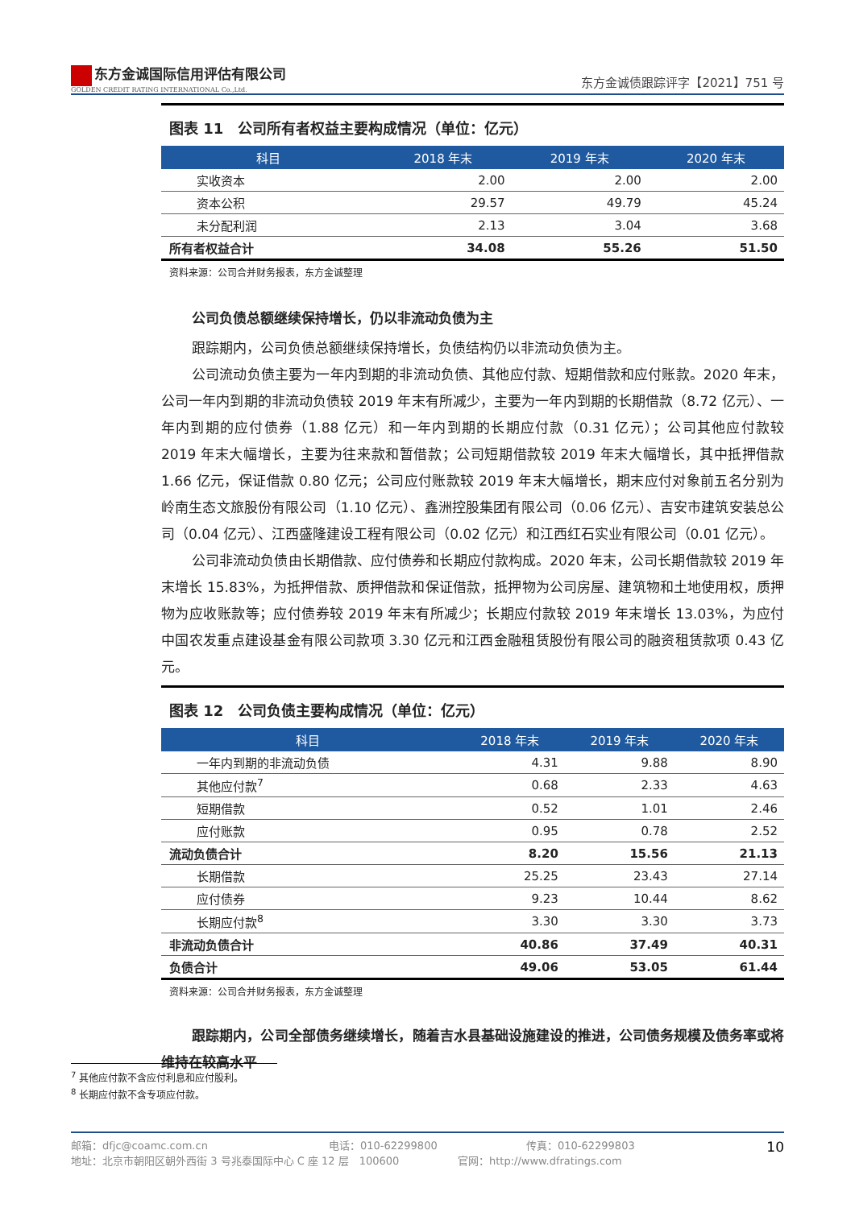东方金诚国际信用评估有限公司
GOLDEN CREDIT RATING INTERNATIONAL Co.,Ltd.
东方金诚债跟踪评字【2021】751 号
图表 11　公司所有者权益主要构成情况（单位：亿元）
| 科目 | 2018 年末 | 2019 年末 | 2020 年末 |
| --- | --- | --- | --- |
| 实收资本 | 2.00 | 2.00 | 2.00 |
| 资本公积 | 29.57 | 49.79 | 45.24 |
| 未分配利润 | 2.13 | 3.04 | 3.68 |
| 所有者权益合计 | 34.08 | 55.26 | 51.50 |
资料来源：公司合并财务报表，东方金诚整理
公司负债总额继续保持增长，仍以非流动负债为主
跟踪期内，公司负债总额继续保持增长，负债结构仍以非流动负债为主。
公司流动负债主要为一年内到期的非流动负债、其他应付款、短期借款和应付账款。2020 年末，公司一年内到期的非流动负债较 2019 年末有所减少，主要为一年内到期的长期借款（8.72 亿元）、一年内到期的应付债券（1.88 亿元）和一年内到期的长期应付款（0.31 亿元）；公司其他应付款较 2019 年末大幅增长，主要为往来款和暂借款；公司短期借款较 2019 年末大幅增长，其中抵押借款 1.66 亿元，保证借款 0.80 亿元；公司应付账款较 2019 年末大幅增长，期末应付对象前五名分别为岭南生态文旅股份有限公司（1.10 亿元）、鑫洲控股集团有限公司（0.06 亿元）、吉安市建筑安装总公司（0.04 亿元）、江西盛隆建设工程有限公司（0.02 亿元）和江西红石实业有限公司（0.01 亿元）。
公司非流动负债由长期借款、应付债券和长期应付款构成。2020 年末，公司长期借款较 2019 年末增长 15.83%，为抵押借款、质押借款和保证借款，抵押物为公司房屋、建筑物和土地使用权，质押物为应收账款等；应付债券较 2019 年末有所减少；长期应付款较 2019 年末增长 13.03%，为应付中国农发重点建设基金有限公司款项 3.30 亿元和江西金融租赁股份有限公司的融资租赁款项 0.43 亿元。
图表 12　公司负债主要构成情况（单位：亿元）
| 科目 | 2018 年末 | 2019 年末 | 2020 年末 |
| --- | --- | --- | --- |
| 一年内到期的非流动负债 | 4.31 | 9.88 | 8.90 |
| 其他应付款<sup>7</sup> | 0.68 | 2.33 | 4.63 |
| 短期借款 | 0.52 | 1.01 | 2.46 |
| 应付账款 | 0.95 | 0.78 | 2.52 |
| 流动负债合计 | 8.20 | 15.56 | 21.13 |
| 长期借款 | 25.25 | 23.43 | 27.14 |
| 应付债券 | 9.23 | 10.44 | 8.62 |
| 长期应付款<sup>8</sup> | 3.30 | 3.30 | 3.73 |
| 非流动负债合计 | 40.86 | 37.49 | 40.31 |
| 负债合计 | 49.06 | 53.05 | 61.44 |
资料来源：公司合并财务报表，东方金诚整理
跟踪期内，公司全部债务继续增长，随着吉水县基础设施建设的推进，公司债务规模及债务率或将维持在较高水平
<sup>7</sup> 其他应付款不含应付利息和应付股利。
<sup>8</sup> 长期应付款不含专项应付款。
邮箱：dfjc@coamc.com.cn 电话：010-62299800 传真：010-62299803
地址：北京市朝阳区朝外西街 3 号兆泰国际中心 C 座 12 层　100600 官网：http://www.dfratings.com
10